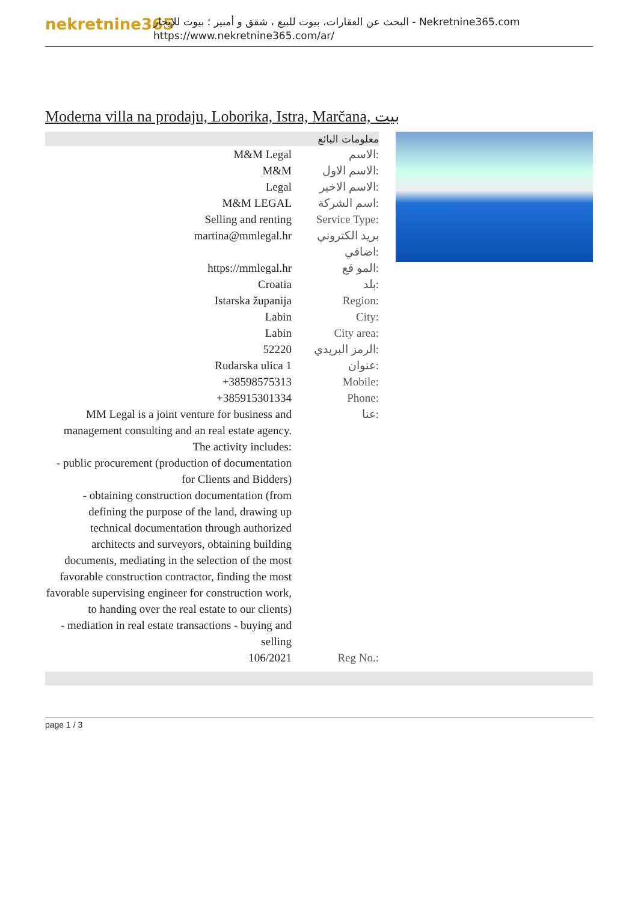nekretnine365
البحث عن العقارات، بيوت للبيع ، شقق و أمبير ؛ بيوت للإيجار - Nekretnine365.com
https://www.nekretnine365.com/ar/
Moderna villa na prodaju, Loborika, Istra, Marčana, بيت
| معلومات البائع | |
| --- | --- |
| M&M Legal | الاسم: |
| M&M | الاسم الاول: |
| Legal | الاسم الاخير: |
| M&M LEGAL | اسم الشركة: |
| Selling and renting | Service Type: |
| martina@mmlegal.hr | بريد الكتروني اضافي: |
| https://mmlegal.hr | المو قع: |
| Croatia | بلد: |
| Istarska županija | Region: |
| Labin | City: |
| Labin | City area: |
| 52220 | الرمز البريدي: |
| Rudarska ulica 1 | عنوان: |
| +38598575313 | Mobile: |
| +385915301334 | Phone: |
| MM Legal is a joint venture for business and management consulting and an real estate agency. The activity includes: - public procurement (production of documentation for Clients and Bidders) - obtaining construction documentation (from defining the purpose of the land, drawing up technical documentation through authorized architects and surveyors, obtaining building documents, mediating in the selection of the most favorable construction contractor, finding the most favorable supervising engineer for construction work, to handing over the real estate to our clients) - mediation in real estate transactions - buying and selling | عنا: |
| 106/2021 | Reg No.: |
page 1 / 3